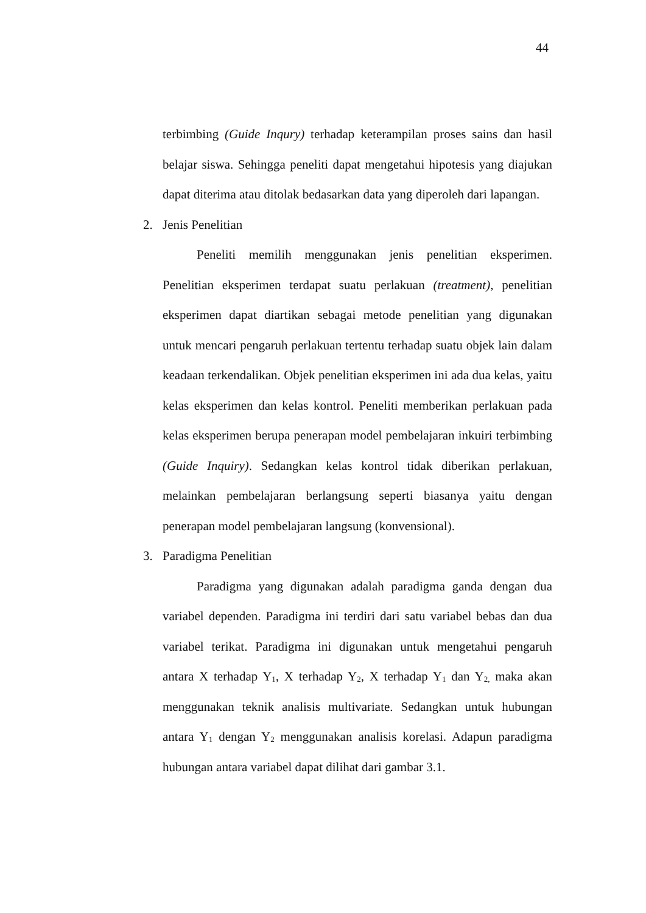44
terbimbing (Guide Inqury) terhadap keterampilan proses sains dan hasil belajar siswa. Sehingga peneliti dapat mengetahui hipotesis yang diajukan dapat diterima atau ditolak bedasarkan data yang diperoleh dari lapangan.
2. Jenis Penelitian
Peneliti memilih menggunakan jenis penelitian eksperimen. Penelitian eksperimen terdapat suatu perlakuan (treatment), penelitian eksperimen dapat diartikan sebagai metode penelitian yang digunakan untuk mencari pengaruh perlakuan tertentu terhadap suatu objek lain dalam keadaan terkendalikan. Objek penelitian eksperimen ini ada dua kelas, yaitu kelas eksperimen dan kelas kontrol. Peneliti memberikan perlakuan pada kelas eksperimen berupa penerapan model pembelajaran inkuiri terbimbing (Guide Inquiry). Sedangkan kelas kontrol tidak diberikan perlakuan, melainkan pembelajaran berlangsung seperti biasanya yaitu dengan penerapan model pembelajaran langsung (konvensional).
3. Paradigma Penelitian
Paradigma yang digunakan adalah paradigma ganda dengan dua variabel dependen. Paradigma ini terdiri dari satu variabel bebas dan dua variabel terikat. Paradigma ini digunakan untuk mengetahui pengaruh antara X terhadap Y<sub>1</sub>, X terhadap Y<sub>2</sub>, X terhadap Y<sub>1</sub> dan Y<sub>2,</sub> maka akan menggunakan teknik analisis multivariate. Sedangkan untuk hubungan antara Y<sub>1</sub> dengan Y<sub>2</sub> menggunakan analisis korelasi. Adapun paradigma hubungan antara variabel dapat dilihat dari gambar 3.1.